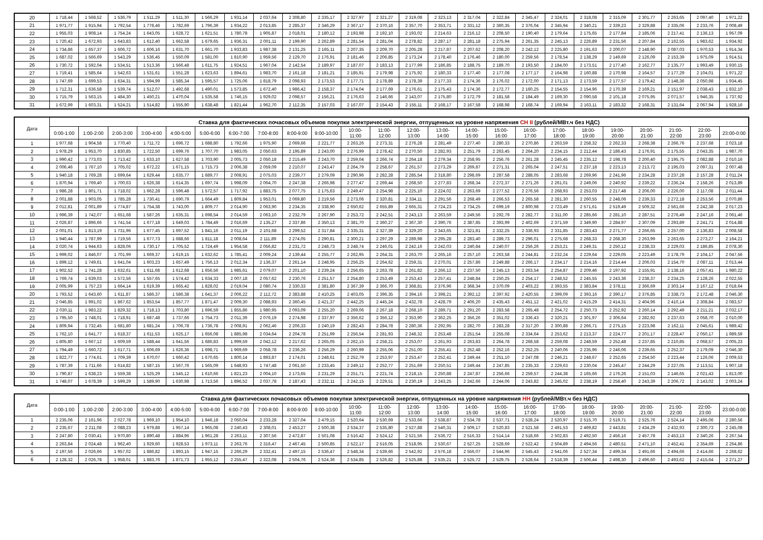| 20 | 1 718,44 | 1 568,52 | 1 536,79 | 1 511,29 | 1 511,30 | 1 566,29 | 1 931,14 | 2 037,64 | 2 308,80 | 2 335,17 | 2 327,97 | 2 321,27 | 2 319,08 | 2 323,13 | 2 317,04 | 2 322,84 | 2 345,47 | 2 324,01 | 2 318,08 | 2 315,09 | 2 301,77 | 2 263,65 | 2 097,40 | 1 971,22 |
| 21 | 1 971,77 | 1 915,94 | 1 792,54 | 1 778,46 | 1 782,69 | 1 796,39 | 1 934,22 | 2 013,85 | 2 285,37 | 2 346,29 | 2 367,17 | 2 370,16 | 2 357,70 | 2 353,71 | 2 331,12 | 2 360,35 | 2 376,04 | 2 345,94 | 2 340,21 | 2 339,23 | 2 329,88 | 2 335,06 | 2 233,76 | 2 008,49 |
| 22 | 1 955,03 | 1 908,14 | 1 754,24 | 1 643,05 | 1 628,72 | 1 621,51 | 1 780,78 | 1 905,87 | 2 018,01 | 2 180,12 | 2 193,98 | 2 192,10 | 2 193,02 | 2 214,63 | 2 216,12 | 2 208,50 | 2 190,40 | 2 179,64 | 2 175,65 | 2 177,84 | 2 185,06 | 2 217,41 | 2 136,13 | 1 957,09 |
| 23 | 1 720,42 | 1 672,93 | 1 643,83 | 1 612,40 | 1 662,58 | 1 679,65 | 1 936,31 | 2 001,11 | 2 199,90 | 2 262,89 | 2 281,54 | 2 281,04 | 2 278,82 | 2 287,17 | 2 281,18 | 2 275,94 | 2 261,35 | 2 245,13 | 2 226,89 | 2 231,56 | 2 207,84 | 2 162,55 | 1 983,62 | 1 934,92 |
| 24 | 1 734,86 | 1 657,37 | 1 606,72 | 1 606,16 | 1 631,70 | 1 661,70 | 1 933,83 | 1 987,38 | 2 131,25 | 2 165,11 | 2 207,35 | 2 209,70 | 2 205,28 | 2 217,87 | 2 207,62 | 2 208,20 | 2 242,12 | 2 225,80 | 2 191,63 | 2 200,07 | 2 148,90 | 2 087,03 | 1 970,53 | 1 914,34 |
| 25 | 1 687,02 | 1 566,69 | 1 543,29 | 1 536,45 | 1 550,09 | 1 581,00 | 1 810,90 | 1 959,56 | 2 129,70 | 2 176,91 | 2 181,46 | 2 206,85 | 2 173,24 | 2 178,40 | 2 176,46 | 2 180,00 | 2 259,56 | 2 178,54 | 2 138,29 | 2 149,69 | 2 126,09 | 2 153,39 | 1 975,09 | 1 914,51 |
| 26 | 1 730,72 | 1 592,04 | 1 534,51 | 1 513,36 | 1 566,48 | 1 611,75 | 1 924,51 | 1 967,04 | 2 142,54 | 2 189,97 | 2 187,07 | 2 183,13 | 2 177,99 | 2 186,85 | 2 188,75 | 2 189,70 | 2 193,50 | 2 184,00 | 2 173,51 | 2 177,40 | 2 162,77 | 2 135,77 | 1 993,49 | 1 930,15 |
| 27 | 1 719,41 | 1 585,64 | 1 542,63 | 1 531,61 | 1 551,28 | 1 623,63 | 1 894,61 | 1 983,70 | 2 161,18 | 2 181,21 | 2 185,91 | 2 179,98 | 2 175,92 | 2 180,33 | 2 177,40 | 2 177,08 | 2 177,17 | 2 164,98 | 2 160,88 | 2 170,98 | 2 164,57 | 2 177,29 | 2 104,01 | 1 971,22 |
| 28 | 1 747,69 | 1 699,53 | 1 634,31 | 1 594,99 | 1 585,34 | 1 595,57 | 1 725,06 | 1 818,79 | 2 098,93 | 2 173,53 | 2 177,71 | 2 178,89 | 2 178,39 | 2 177,33 | 2 174,36 | 2 176,02 | 2 172,00 | 2 171,13 | 2 173,59 | 2 177,57 | 2 179,42 | 2 148,36 | 2 050,98 | 1 934,45 |
| 29 | 1 712,31 | 1 636,58 | 1 539,74 | 1 512,07 | 1 492,68 | 1 490,01 | 1 573,85 | 1 672,40 | 1 986,42 | 2 158,37 | 2 174,04 | 2 177,69 | 2 176,61 | 2 175,43 | 2 174,36 | 2 172,77 | 2 160,25 | 2 154,55 | 2 154,96 | 2 170,39 | 2 169,21 | 2 151,97 | 2 038,43 | 1 832,10 |
| 30 | 1 715,79 | 1 563,15 | 1 484,30 | 1 450,21 | 1 470,04 | 1 535,58 | 1 746,15 | 1 929,02 | 2 098,57 | 2 156,21 | 2 176,63 | 2 146,66 | 2 143,07 | 2 175,80 | 2 172,79 | 2 181,58 | 2 184,49 | 2 169,30 | 2 090,58 | 2 101,18 | 2 075,95 | 2 071,57 | 1 946,35 | 1 737,92 |
| 31 | 1 672,99 | 1 603,31 | 1 524,21 | 1 514,82 | 1 555,90 | 1 638,48 | 1 821,44 | 1 962,70 | 2 112,35 | 2 157,03 | 2 167,07 | 2 154,43 | 2 155,11 | 2 168,17 | 2 167,58 | 2 168,98 | 2 168,74 | 2 169,94 | 2 163,11 | 2 183,32 | 2 168,31 | 2 131,64 | 2 067,94 | 1 928,16 |
| Дата | Ставка для фактических почасовых объемов покупки электрической энергии, отпущенных на уровне напряжения СН II (рублей/МВт.ч без НДС) | | | | | | | | | | | | | | | | | | | | | | | |
| --- | --- | --- | --- | --- | --- | --- | --- | --- | --- | --- | --- | --- | --- | --- | --- | --- | --- | --- | --- | --- | --- | --- | --- | --- |
| | 0:00-1:00 | 1:00-2:00 | 2:00-3:00 | 3:00-4:00 | 4:00-5:00 | 5:00-6:00 | 6:00-7:00 | 7:00-8:00 | 8:00-9:00 | 9:00-10:00 | 10:00- 11:00 | 11:00- 12:00 | 12:00- 13:00 | 13:00- 14:00 | 14:00- 15:00 | 15:00- 16:00 | 16:00- 17:00 | 17:00- 18:00 | 18:00- 19:00 | 19:00- 20:00 | 20:00- 21:00 | 21:00- 22:00 | 22:00- 23:00 | 23:00-0:00 |
| 1 | 1 977,68 | 1 904,58 | 1 770,40 | 1 711,72 | 1 696,72 | 1 688,80 | 1 792,66 | 1 975,90 | 2 069,66 | 2 221,77 | 2 263,26 | 2 273,31 | 2 276,28 | 2 281,49 | 2 277,40 | 2 280,33 | 2 270,86 | 2 263,59 | 2 258,32 | 2 262,33 | 2 268,38 | 2 266,76 | 2 237,68 | 2 023,18 |
| 2 | 1 978,29 | 1 953,70 | 1 830,85 | 1 722,50 | 1 699,76 | 1 707,70 | 1 983,05 | 2 050,63 | 2 195,89 | 2 243,00 | 2 276,99 | 2 278,42 | 2 270,50 | 2 282,93 | 2 251,79 | 2 263,45 | 2 264,20 | 2 234,15 | 2 212,44 | 2 186,43 | 2 176,91 | 2 175,55 | 2 043,35 | 1 987,70 |
| 3 | 1 990,42 | 1 773,03 | 1 713,42 | 1 633,10 | 1 627,58 | 1 703,90 | 2 005,73 | 2 050,18 | 2 215,49 | 2 243,70 | 2 259,04 | 2 266,74 | 2 264,18 | 2 279,34 | 2 258,95 | 2 256,76 | 2 261,28 | 2 245,45 | 2 235,12 | 2 198,78 | 2 200,40 | 2 195,75 | 2 082,88 | 2 010,16 |
| 4 | 2 006,46 | 1 767,10 | 1 705,02 | 1 672,22 | 1 671,15 | 1 715,73 | 2 006,38 | 2 059,09 | 2 210,07 | 2 243,47 | 2 264,79 | 2 258,67 | 2 261,57 | 2 273,29 | 2 269,87 | 2 271,31 | 2 265,04 | 2 247,51 | 2 237,18 | 2 223,13 | 2 213,72 | 2 195,03 | 2 097,31 | 2 007,48 |
| 5 | 1 940,18 | 1 769,28 | 1 699,64 | 1 629,44 | 1 635,77 | 1 689,77 | 2 008,91 | 2 075,03 | 2 239,77 | 2 279,09 | 2 290,96 | 2 282,28 | 2 285,54 | 2 318,80 | 2 298,69 | 2 287,58 | 2 288,05 | 2 283,68 | 2 269,96 | 2 241,96 | 2 234,28 | 2 237,28 | 2 157,28 | 2 011,24 |
| 6 | 1 870,94 | 1 769,40 | 1 700,63 | 1 626,38 | 1 614,35 | 1 697,74 | 1 998,09 | 2 064,70 | 2 247,38 | 2 266,98 | 2 277,47 | 2 269,44 | 2 268,50 | 2 277,83 | 2 268,34 | 2 272,37 | 2 271,26 | 2 261,01 | 2 249,06 | 2 240,92 | 2 239,22 | 2 236,24 | 2 158,26 | 2 013,89 |
| 7 | 1 986,28 | 1 801,71 | 1 718,02 | 1 662,28 | 1 596,48 | 1 572,57 | 1 717,92 | 1 883,75 | 2 077,75 | 2 175,63 | 2 249,47 | 2 254,98 | 2 225,10 | 2 224,02 | 2 263,69 | 2 277,52 | 2 276,56 | 2 268,93 | 2 253,03 | 2 217,48 | 2 206,00 | 2 226,00 | 2 117,08 | 2 011,44 |
| 8 | 2 001,88 | 1 903,05 | 1 785,28 | 1 730,41 | 1 690,79 | 1 664,49 | 1 809,84 | 1 953,01 | 2 069,80 | 2 219,56 | 2 273,06 | 2 320,81 | 2 334,11 | 2 291,56 | 2 268,49 | 2 266,53 | 2 265,58 | 2 281,30 | 2 260,55 | 2 248,06 | 2 239,33 | 2 272,18 | 2 253,56 | 2 070,86 |
| 9 | 2 012,81 | 2 001,89 | 1 774,87 | 1 754,38 | 1 743,00 | 1 809,77 | 2 014,90 | 2 063,90 | 2 234,35 | 2 338,90 | 2 650,62 | 2 655,89 | 2 665,31 | 2 724,23 | 2 734,25 | 2 699,19 | 2 800,98 | 2 723,49 | 2 571,61 | 2 519,49 | 2 509,32 | 2 561,66 | 2 242,38 | 2 017,23 |
| 10 | 1 996,39 | 1 742,07 | 1 651,68 | 1 587,26 | 1 635,31 | 1 698,54 | 2 014,59 | 2 063,10 | 2 232,79 | 2 267,90 | 2 253,72 | 2 242,51 | 2 243,13 | 2 263,59 | 2 249,56 | 2 292,79 | 2 282,77 | 2 311,00 | 2 285,66 | 2 281,10 | 2 287,51 | 2 276,49 | 2 247,16 | 2 061,46 |
| 11 | 2 026,87 | 1 896,66 | 1 741,54 | 1 677,18 | 1 649,03 | 1 784,49 | 2 016,69 | 2 135,27 | 2 337,86 | 2 350,13 | 2 381,70 | 2 360,27 | 2 367,30 | 2 390,76 | 2 387,85 | 2 393,99 | 2 402,69 | 2 371,59 | 2 349,90 | 2 284,97 | 2 307,09 | 2 293,89 | 2 241,71 | 2 014,88 |
| 12 | 2 001,01 | 1 813,19 | 1 731,96 | 1 677,45 | 1 697,52 | 1 841,16 | 2 011,19 | 2 101,68 | 2 299,52 | 2 317,84 | 2 335,31 | 2 327,39 | 2 329,20 | 2 343,65 | 2 321,81 | 2 332,25 | 2 336,93 | 2 331,85 | 2 283,43 | 2 271,77 | 2 266,65 | 2 257,00 | 2 136,83 | 2 008,58 |
| 13 | 1 940,44 | 1 787,99 | 1 719,56 | 1 677,73 | 1 688,66 | 1 811,18 | 2 008,64 | 2 111,89 | 2 274,05 | 2 290,81 | 2 300,21 | 2 297,29 | 2 289,98 | 2 295,28 | 2 283,40 | 2 289,73 | 2 296,01 | 2 275,68 | 2 268,33 | 2 268,30 | 2 263,99 | 2 263,65 | 2 273,27 | 2 164,21 |
| 14 | 2 020,74 | 1 944,63 | 1 828,06 | 1 730,17 | 1 705,52 | 1 724,49 | 1 954,58 | 2 056,82 | 2 231,72 | 2 248,73 | 2 248,74 | 2 246,01 | 2 242,16 | 2 242,03 | 2 240,84 | 2 240,07 | 2 256,26 | 2 253,21 | 2 249,31 | 2 250,12 | 2 238,33 | 2 229,03 | 2 186,85 | 2 078,30 |
| 15 | 1 999,02 | 1 846,07 | 1 701,99 | 1 669,37 | 1 619,15 | 1 632,62 | 1 785,41 | 2 009,24 | 2 139,44 | 2 255,77 | 2 262,95 | 2 264,31 | 2 263,70 | 2 265,16 | 2 257,10 | 2 263,58 | 2 244,81 | 2 232,24 | 2 229,64 | 2 229,05 | 2 223,49 | 2 178,79 | 2 104,17 | 2 047,56 |
| 16 | 1 899,12 | 1 749,61 | 1 641,04 | 1 603,23 | 1 657,49 | 1 756,13 | 2 012,34 | 2 136,37 | 2 261,14 | 2 248,95 | 2 256,25 | 2 264,62 | 2 259,31 | 2 270,01 | 2 257,86 | 2 249,88 | 2 266,17 | 2 234,17 | 2 214,16 | 2 214,44 | 2 206,03 | 2 154,70 | 2 087,11 | 2 013,44 |
| 17 | 1 902,52 | 1 741,28 | 1 632,61 | 1 611,68 | 1 612,68 | 1 656,56 | 1 985,61 | 2 079,07 | 2 201,10 | 2 239,24 | 2 256,65 | 2 263,78 | 2 261,82 | 2 266,12 | 2 237,50 | 2 245,13 | 2 263,54 | 2 254,87 | 2 209,46 | 2 197,92 | 2 155,91 | 2 138,16 | 2 057,41 | 1 980,22 |
| 18 | 1 769,74 | 1 639,03 | 1 572,56 | 1 557,65 | 1 574,42 | 1 634,33 | 2 007,18 | 2 057,62 | 2 230,76 | 2 251,57 | 2 254,80 | 2 253,49 | 2 253,43 | 2 257,41 | 2 248,84 | 2 250,25 | 2 254,17 | 2 248,52 | 2 245,55 | 2 243,36 | 2 238,37 | 2 234,25 | 2 128,26 | 2 022,55 |
| 19 | 2 005,99 | 1 757,23 | 1 664,14 | 1 619,39 | 1 665,42 | 1 828,02 | 2 019,04 | 2 080,74 | 2 330,33 | 2 381,80 | 2 367,39 | 2 366,70 | 2 368,81 | 2 376,96 | 2 368,34 | 2 370,09 | 2 403,22 | 2 393,55 | 2 383,84 | 2 378,11 | 2 366,69 | 2 303,14 | 2 167,12 | 2 018,64 |
| 20 | 1 793,52 | 1 643,60 | 1 611,87 | 1 586,37 | 1 586,38 | 1 641,37 | 2 006,22 | 2 112,72 | 2 383,88 | 2 410,25 | 2 403,05 | 2 396,35 | 2 394,16 | 2 398,21 | 2 392,12 | 2 397,92 | 2 420,55 | 2 399,09 | 2 393,16 | 2 390,17 | 2 376,85 | 2 338,73 | 2 172,48 | 2 046,30 |
| 21 | 2 046,85 | 1 991,02 | 1 867,62 | 1 853,54 | 1 857,77 | 1 871,47 | 2 009,30 | 2 088,93 | 2 360,45 | 2 421,37 | 2 442,25 | 2 445,24 | 2 432,78 | 2 428,79 | 2 406,20 | 2 435,43 | 2 451,12 | 2 421,02 | 2 415,29 | 2 414,31 | 2 404,96 | 2 410,14 | 2 308,84 | 2 083,57 |
| 22 | 2 030,11 | 1 983,22 | 1 829,32 | 1 718,13 | 1 703,80 | 1 696,59 | 1 855,86 | 1 980,95 | 2 093,09 | 2 255,20 | 2 269,06 | 2 267,18 | 2 268,10 | 2 289,71 | 2 291,20 | 2 283,58 | 2 265,48 | 2 254,72 | 2 250,73 | 2 252,92 | 2 260,14 | 2 292,49 | 2 211,21 | 2 032,17 |
| 23 | 1 795,50 | 1 748,01 | 1 718,91 | 1 687,48 | 1 737,66 | 1 754,73 | 2 011,39 | 2 076,19 | 2 274,98 | 2 337,97 | 2 356,62 | 2 356,12 | 2 353,90 | 2 362,25 | 2 356,26 | 2 351,02 | 2 336,43 | 2 320,21 | 2 301,97 | 2 306,64 | 2 282,92 | 2 237,63 | 2 058,70 | 2 010,00 |
| 24 | 1 809,94 | 1 732,45 | 1 681,80 | 1 681,24 | 1 706,78 | 1 736,78 | 2 008,91 | 2 062,46 | 2 206,33 | 2 240,19 | 2 282,43 | 2 284,78 | 2 280,36 | 2 292,95 | 2 282,70 | 2 283,28 | 2 317,20 | 2 300,88 | 2 266,71 | 2 275,15 | 2 223,98 | 2 162,11 | 2 045,61 | 1 989,42 |
| 25 | 1 762,10 | 1 641,77 | 1 618,37 | 1 611,53 | 1 625,17 | 1 656,08 | 1 885,98 | 2 034,64 | 2 204,78 | 2 251,99 | 2 256,54 | 2 281,93 | 2 248,32 | 2 253,48 | 2 251,54 | 2 255,08 | 2 334,64 | 2 253,62 | 2 213,37 | 2 224,77 | 2 201,17 | 2 228,47 | 2 050,17 | 1 989,59 |
| 26 | 1 805,80 | 1 667,12 | 1 609,59 | 1 588,44 | 1 641,56 | 1 686,83 | 1 999,59 | 2 042,12 | 2 217,62 | 2 265,05 | 2 262,15 | 2 258,21 | 2 253,07 | 2 261,93 | 2 263,83 | 2 264,78 | 2 268,58 | 2 259,08 | 2 248,59 | 2 252,48 | 2 237,85 | 2 210,85 | 2 068,57 | 2 005,23 |
| 27 | 1 794,49 | 1 660,72 | 1 617,71 | 1 606,69 | 1 626,36 | 1 698,71 | 1 969,69 | 2 058,78 | 2 236,26 | 2 256,29 | 2 260,99 | 2 255,06 | 2 251,00 | 2 255,41 | 2 252,48 | 2 252,16 | 2 252,25 | 2 240,06 | 2 235,96 | 2 246,06 | 2 239,65 | 2 252,37 | 2 179,09 | 2 046,30 |
| 28 | 1 822,77 | 1 774,61 | 1 709,39 | 1 670,07 | 1 660,42 | 1 670,65 | 1 800,14 | 1 893,87 | 2 174,01 | 2 248,61 | 2 252,79 | 2 253,97 | 2 253,47 | 2 252,41 | 2 249,44 | 2 251,10 | 2 247,08 | 2 246,21 | 2 248,67 | 2 252,65 | 2 254,50 | 2 223,44 | 2 126,06 | 2 009,53 |
| 29 | 1 787,39 | 1 711,66 | 1 614,82 | 1 587,15 | 1 567,76 | 1 565,09 | 1 648,93 | 1 747,48 | 2 061,50 | 2 233,45 | 2 249,12 | 2 252,77 | 2 251,69 | 2 250,51 | 2 249,44 | 2 247,85 | 2 235,33 | 2 229,63 | 2 230,04 | 2 245,47 | 2 244,29 | 2 227,05 | 2 113,51 | 1 907,18 |
| 30 | 1 790,87 | 1 638,23 | 1 559,38 | 1 525,29 | 1 545,12 | 1 610,66 | 1 821,23 | 2 004,10 | 2 173,65 | 2 231,29 | 2 251,71 | 2 221,74 | 2 218,15 | 2 250,88 | 2 247,87 | 2 256,66 | 2 259,57 | 2 244,38 | 2 165,66 | 2 176,26 | 2 151,03 | 2 146,65 | 2 021,43 | 1 813,00 |
| 31 | 1 748,07 | 1 678,39 | 1 599,29 | 1 589,90 | 1 630,98 | 1 713,56 | 1 896,52 | 2 037,78 | 2 187,43 | 2 232,11 | 2 242,15 | 2 229,51 | 2 230,19 | 2 243,25 | 2 242,66 | 2 244,06 | 2 243,82 | 2 245,02 | 2 238,19 | 2 258,40 | 2 243,39 | 2 206,72 | 2 143,02 | 2 003,24 |
| Дата | Ставка для фактических почасовых объемов покупки электрической энергии, отпущенных на уровне напряжения НН (рублей/МВт.ч без НДС) | | | | | | | | | | | | | | | | | | | | | | | |
| --- | --- | --- | --- | --- | --- | --- | --- | --- | --- | --- | --- | --- | --- | --- | --- | --- | --- | --- | --- | --- | --- | --- | --- | --- |
| | 0:00-1:00 | 1:00-2:00 | 2:00-3:00 | 3:00-4:00 | 4:00-5:00 | 5:00-6:00 | 6:00-7:00 | 7:00-8:00 | 8:00-9:00 | 9:00-10:00 | 10:00- 11:00 | 11:00- 12:00 | 12:00- 13:00 | 13:00- 14:00 | 14:00- 15:00 | 15:00- 16:00 | 16:00- 17:00 | 17:00- 18:00 | 18:00- 19:00 | 19:00- 20:00 | 20:00- 21:00 | 21:00- 22:00 | 22:00- 23:00 | 23:00-0:00 |
| 1 | 2 235,06 | 2 161,96 | 2 027,78 | 1 969,10 | 1 954,10 | 1 946,18 | 2 050,04 | 2 233,28 | 2 327,04 | 2 479,15 | 2 520,64 | 2 530,69 | 2 533,66 | 2 538,87 | 2 534,78 | 2 537,71 | 2 528,24 | 2 520,97 | 2 515,70 | 2 519,71 | 2 525,76 | 2 524,14 | 2 495,06 | 2 280,56 |
| 2 | 2 235,67 | 2 211,08 | 2 088,23 | 1 979,88 | 1 957,14 | 1 965,08 | 2 240,43 | 2 308,01 | 2 453,27 | 2 500,38 | 2 534,37 | 2 535,80 | 2 527,88 | 2 540,31 | 2 509,17 | 2 520,83 | 2 521,58 | 2 491,53 | 2 469,82 | 2 443,81 | 2 434,29 | 2 432,93 | 2 300,73 | 2 245,08 |
| 3 | 2 247,80 | 2 030,41 | 1 970,80 | 1 890,48 | 1 884,96 | 1 961,28 | 2 263,11 | 2 307,56 | 2 472,87 | 2 501,08 | 2 516,42 | 2 524,12 | 2 521,56 | 2 536,72 | 2 516,33 | 2 514,14 | 2 518,66 | 2 502,83 | 2 492,50 | 2 456,16 | 2 457,78 | 2 453,13 | 2 340,26 | 2 267,54 |
| 4 | 2 263,84 | 2 024,48 | 1 962,40 | 1 929,60 | 1 928,53 | 1 973,11 | 2 263,76 | 2 316,47 | 2 467,45 | 2 500,85 | 2 522,17 | 2 516,05 | 2 518,95 | 2 530,67 | 2 527,25 | 2 528,69 | 2 522,42 | 2 504,89 | 2 494,56 | 2 480,51 | 2 471,10 | 2 452,41 | 2 354,69 | 2 264,86 |
| 5 | 2 197,56 | 2 026,66 | 1 957,02 | 1 886,82 | 1 893,15 | 1 947,15 | 2 266,29 | 2 332,41 | 2 497,15 | 2 536,47 | 2 548,34 | 2 539,66 | 2 542,92 | 2 576,18 | 2 556,07 | 2 544,96 | 2 545,43 | 2 541,06 | 2 527,34 | 2 499,34 | 2 491,66 | 2 494,66 | 2 414,66 | 2 268,62 |
| 6 | 2 128,32 | 2 026,78 | 1 958,01 | 1 883,76 | 1 871,73 | 1 955,12 | 2 255,47 | 2 322,08 | 2 504,76 | 2 524,36 | 2 534,85 | 2 526,82 | 2 525,88 | 2 535,21 | 2 525,72 | 2 529,75 | 2 528,64 | 2 518,39 | 2 506,44 | 2 498,30 | 2 496,60 | 2 493,62 | 2 415,64 | 2 271,27 |